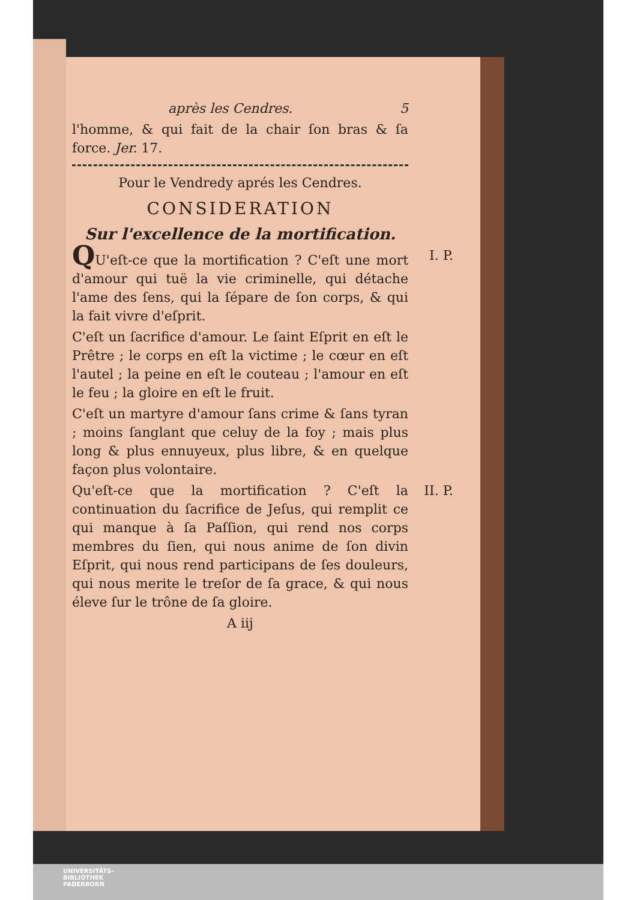après les Cendres. 5
l'homme, & qui fait de la chair ſon bras & ſa force. Jer. 17.
Pour le Vendredy aprés les Cendres.
CONSIDERATION
Sur l'excellence de la mortification.
I. P. QU'eſt-ce que la mortification ? C'eſt une mort d'amour qui tuë la vie criminelle, qui détache l'ame des ſens, qui la ſépare de ſon corps, & qui la fait vivre d'eſprit.
C'eſt un ſacrifice d'amour. Le ſaint Eſprit en eſt le Prêtre ; le corps en eſt la victime ; le cœur en eſt l'autel ; la peine en eſt le couteau ; l'amour en eſt le feu ; la gloire en eſt le fruit.
C'eſt un martyre d'amour ſans crime & ſans tyran ; moins ſanglant que celuy de la foy ; mais plus long & plus ennuyeux, plus libre, & en quelque façon plus volontaire.
II. P. Qu'eſt-ce que la mortification ? C'eſt la continuation du ſacrifice de Jeſus, qui remplit ce qui manque à ſa Paſſion, qui rend nos corps membres du ſien, qui nous anime de ſon divin Eſprit, qui nous rend participans de ſes douleurs, qui nous merite le treſor de ſa grace, & qui nous éleve ſur le trône de ſa gloire.
A iij
UNIVERSITÄTS-
BIBLIOTHEK
PADERBORN